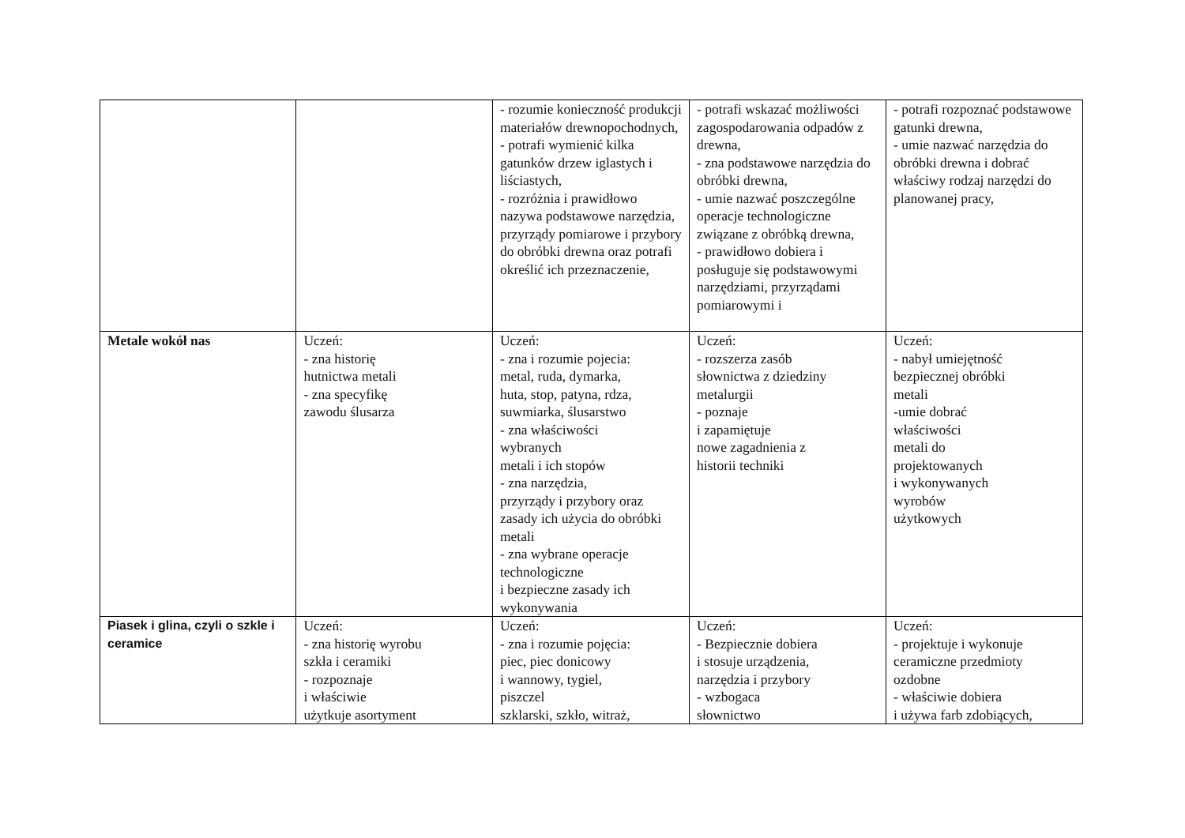| | | - rozumie konieczność produkcji materiałów drewnopochodnych, - potrafi wymienić kilka gatunków drzew iglastych i liściastych, - rozróżnia i prawidłowo nazywa podstawowe narzędzia, przyrządy pomiarowe i przybory do obróbki drewna oraz potrafi określić ich przeznaczenie, | - potrafi wskazać możliwości zagospodarowania odpadów z drewna, - zna podstawowe narzędzia do obróbki drewna, - umie nazwać poszczególne operacje technologiczne związane z obróbką drewna, - prawidłowo dobiera i posługuje się podstawowymi narzędziami, przyrządami pomiarowymi i | - potrafi rozpoznać podstawowe gatunki drewna, - umie nazwać narzędzia do obróbki drewna i dobrać właściwy rodzaj narzędzi do planowanej pracy, |
| Metale wokół nas | Uczeń: - zna historię hutnictwa metali - zna specyfikę zawodu ślusarza | Uczeń: - zna i rozumie pojecia: metal, ruda, dymarka, huta, stop, patyna, rdza, suwmiarka, ślusarstwo - zna właściwości wybranych metali i ich stopów - zna narzędzia, przyrządy i przybory oraz zasady ich użycia do obróbki metali - zna wybrane operacje technologiczne i bezpieczne zasady ich wykonywania | Uczeń: - rozszerza zasób słownictwa z dziedziny metalurgii - poznaje i zapamiętuje nowe zagadnienia z historii techniki | Uczeń: - nabył umiejętność bezpiecznej obróbki metali -umie dobrać właściwości metali do projektowanych i wykonywanych wyrobów użytkowych |
| Piasek i glina, czyli o szkle i ceramice | Uczeń: - zna historię wyrobu szkła i ceramiki - rozpoznaje i właściwie użytkuje asortyment | Uczeń: - zna i rozumie pojęcia: piec, piec donicowy i wannowy, tygiel, piszczel szklarski, szkło, witraż, | Uczeń: - Bezpiecznie dobiera i stosuje urządzenia, narzędzia i przybory - wzbogaca słownictwo | Uczeń: - projektuje i wykonuje ceramiczne przedmioty ozdobne - właściwie dobiera i używa farb zdobiących, |